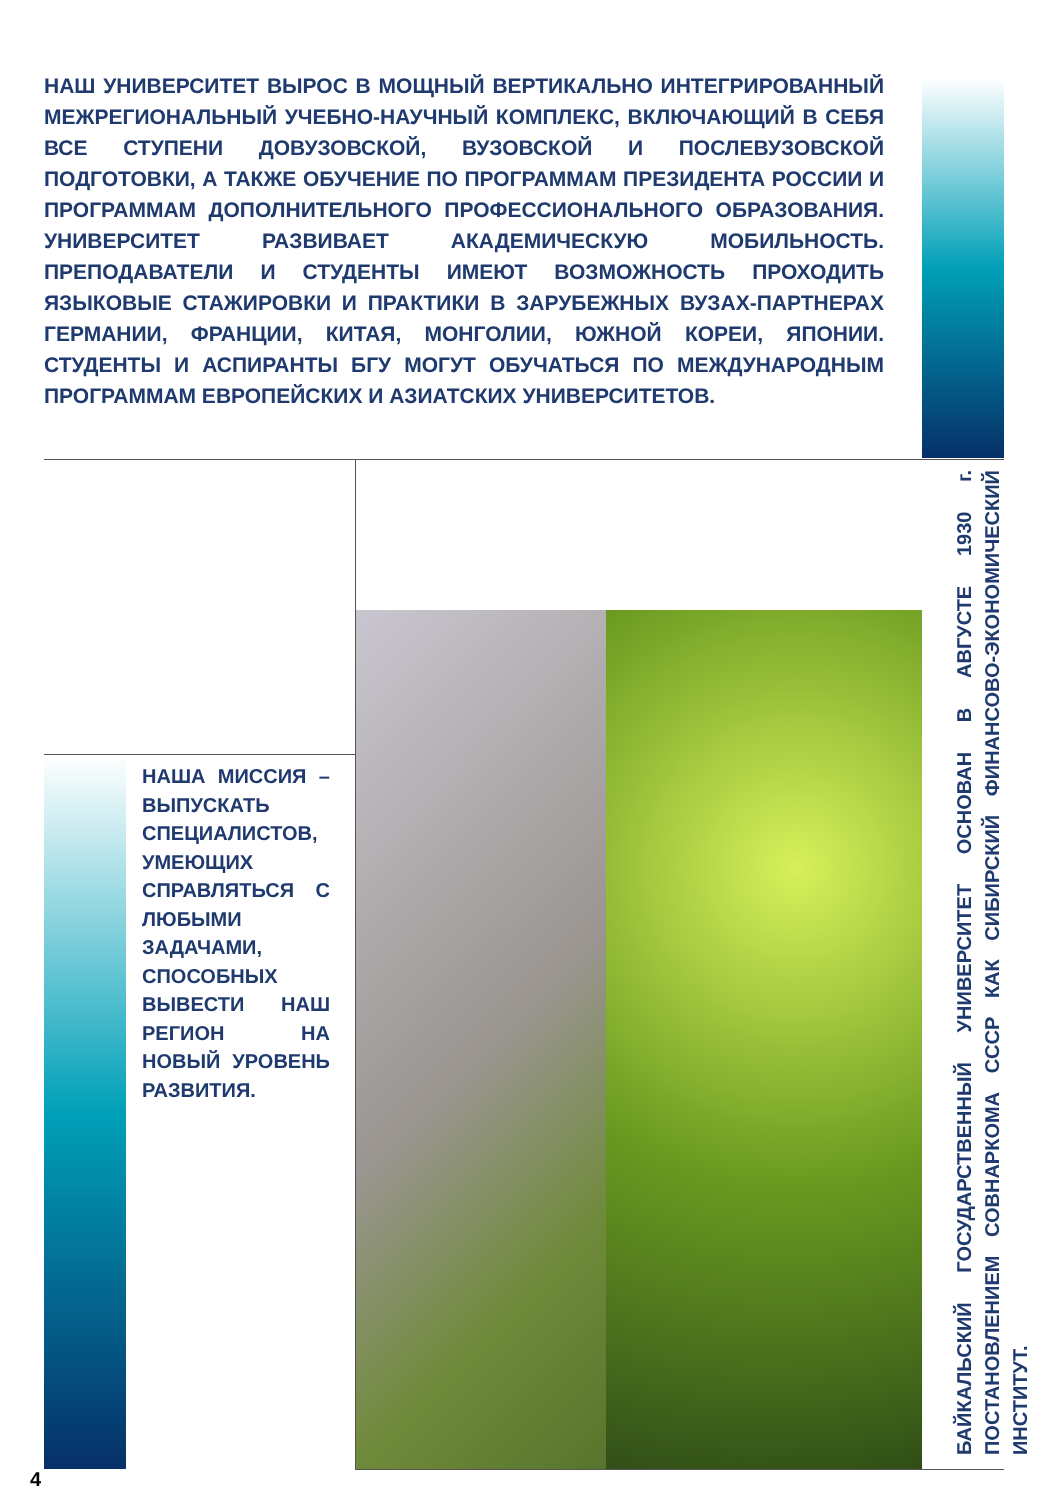НАШ УНИВЕРСИТЕТ ВЫРОС В МОЩНЫЙ ВЕРТИКАЛЬНО ИНТЕГРИРОВАННЫЙ МЕЖРЕГИОНАЛЬНЫЙ УЧЕБНО-НАУЧНЫЙ КОМПЛЕКС, ВКЛЮЧАЮЩИЙ В СЕБЯ ВСЕ СТУПЕНИ ДОВУЗОВСКОЙ, ВУЗОВСКОЙ И ПОСЛЕВУЗОВСКОЙ ПОДГОТОВКИ, А ТАКЖЕ ОБУЧЕНИЕ ПО ПРОГРАММАМ ПРЕЗИДЕНТА РОССИИ И ПРОГРАММАМ ДОПОЛНИТЕЛЬНОГО ПРОФЕССИОНАЛЬНОГО ОБРАЗОВАНИЯ. УНИВЕРСИТЕТ РАЗВИВАЕТ АКАДЕМИЧЕСКУЮ МОБИЛЬНОСТЬ. ПРЕПОДАВАТЕЛИ И СТУДЕНТЫ ИМЕЮТ ВОЗМОЖНОСТЬ ПРОХОДИТЬ ЯЗЫКОВЫЕ СТАЖИРОВКИ И ПРАКТИКИ В ЗАРУБЕЖНЫХ ВУЗАХ-ПАРТНЕРАХ ГЕРМАНИИ, ФРАНЦИИ, КИТАЯ, МОНГОЛИИ, ЮЖНОЙ КОРЕИ, ЯПОНИИ. СТУДЕНТЫ И АСПИРАНТЫ БГУ МОГУТ ОБУЧАТЬСЯ ПО МЕЖДУНАРОДНЫМ ПРОГРАММАМ ЕВРОПЕЙСКИХ И АЗИАТСКИХ УНИВЕРСИТЕТОВ.
НАША МИССИЯ – ВЫПУСКАТЬ СПЕЦИАЛИСТОВ, УМЕЮЩИХ СПРАВЛЯТЬСЯ С ЛЮБЫМИ ЗАДАЧАМИ, СПОСОБНЫХ ВЫВЕСТИ НАШ РЕГИОН НА НОВЫЙ УРОВЕНЬ РАЗВИТИЯ.
БАЙКАЛЬСКИЙ ГОСУДАРСТВЕННЫЙ УНИВЕРСИТЕТ ОСНОВАН В АВГУСТЕ 1930 г. ПОСТАНОВЛЕНИЕМ СОВНАРКОМА СССР КАК СИБИРСКИЙ ФИНАНСОВО-ЭКОНОМИЧЕСКИЙ ИНСТИТУТ.
4